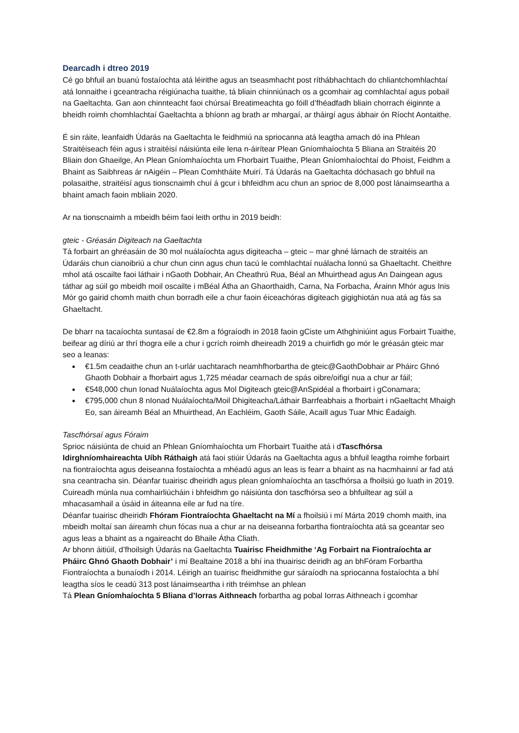Dearcadh i dtreo 2019
Cé go bhfuil an buanú fostaíochta atá léirithe agus an tseasmhacht post ríthábhachtach do chliantchomhlachtaí atá lonnaithe i gceantracha réigiúnacha tuaithe, tá bliain chinniúnach os a gcomhair ag comhlachtaí agus pobail na Gaeltachta. Gan aon chinnteacht faoi chúrsaí Breatimeachta go fóill d’fhéadfadh bliain chorrach éiginnte a bheidh roimh chomhlachtaí Gaeltachta a bhíonn ag brath ar mhargaí, ar tháirgí agus ábhair ón Ríocht Aontaithe.
É sin ráite, leanfaidh Údarás na Gaeltachta le feidhmiú na spriocanna atá leagtha amach dó ina Phlean Straitéiseach féin agus i straitéisí náisiúnta eile lena n-áirítear Plean Gníomhaíochta 5 Bliana an Straitéis 20 Bliain don Ghaeilge, An Plean Gníomhaíochta um Fhorbairt Tuaithe, Plean Gníomhaíochtaí do Phoist, Feidhm a Bhaint as Saibhreas ár nAigéin – Plean Comhtháite Muirí. Tá Údarás na Gaeltachta dóchasach go bhfuil na polasaithe, straitéisí agus tionscnaimh chuí á gcur i bhfeidhm acu chun an sprioc de 8,000 post lánaimseartha a bhaint amach faoin mbliain 2020.
Ar na tionscnaimh a mbeidh béim faoi leith orthu in 2019 beidh:
gteic - Gréasán Digiteach na Gaeltachta
Tá forbairt an ghréasáin de 30 mol nuálaíochta agus digiteacha – gteic – mar ghné lárnach de straitéis an Údaráis chun cianoibriú a chur chun cinn agus chun tacú le comhlachtaí nuálacha lonnú sa Ghaeltacht. Cheithre mhol atá oscailte faoi láthair i nGaoth Dobhair, An Cheathrú Rua, Béal an Mhuirthead agus An Daingean agus táthar ag súil go mbeidh moil oscailte i mBéal Átha an Ghaorthaidh, Carna, Na Forbacha, Árainn Mhór agus Inis Mór go gairid chomh maith chun borradh eile a chur faoin éiceachóras digiteach gigighiotán nua atá ag fás sa Ghaeltacht.
De bharr na tacaíochta suntasaí de €2.8m a fógraíodh in 2018 faoin gCiste um Athghiniúint agus Forbairt Tuaithe, beifear ag díriú ar thrí thogra eile a chur i gcrích roimh dheireadh 2019 a chuirfidh go mór le gréasán gteic mar seo a leanas:
€1.5m ceadaithe chun an t-urlár uachtarach neamhfhorbartha de gteic@GaothDobhair ar Pháirc Ghnó Ghaoth Dobhair a fhorbairt agus 1,725 méadar cearnach de spás oibre/oifigí nua a chur ar fáil;
€548,000 chun Ionad Nuálaíochta agus Mol Digiteach gteic@AnSpidéal a fhorbairt i gConamara;
€795,000 chun 8 nIonad Nuálaíochta/Moil Dhigiteacha/Láthair Barrfeabhais a fhorbairt i nGaeltacht Mhaigh Eo, san áireamh Béal an Mhuirthead, An Eachléim, Gaoth Sáile, Acaill agus Tuar Mhic Éadaigh.
Tascfhórsaí agus Fóraim
Sprioc náisiúnta de chuid an Phlean Gníomhaíochta um Fhorbairt Tuaithe atá i dTascfhórsa Idirghníomhaireachta Uíbh Ráthaigh atá faoi stiúir Údarás na Gaeltachta agus a bhfuil leagtha roimhe forbairt na fiontraíochta agus deiseanna fostaíochta a mhéadú agus an leas is fearr a bhaint as na hacmhainní ar fad atá sna ceantracha sin. Déanfar tuairisc dheiridh agus plean gníomhaíochta an tascfhórsa a fhoilsiú go luath in 2019. Cuireadh múnla nua comhairliúcháin i bhfeidhm go náisiúnta don tascfhórsa seo a bhfuiltear ag súil a mhacasamhail a úsáid in áiteanna eile ar fud na tíre.
Déanfar tuairisc dheiridh Fhóram Fiontraíochta Ghaeltacht na Mí a fhoilsiú i mí Márta 2019 chomh maith, ina mbeidh moltaí san áireamh chun fócas nua a chur ar na deiseanna forbartha fiontraíochta atá sa gceantar seo agus leas a bhaint as a ngaireacht do Bhaile Átha Cliath.
Ar bhonn áitiúil, d’fhoilsigh Údarás na Gaeltachta Tuairisc Fheidhmithe ‘Ag Forbairt na Fiontraíochta ar Pháirc Ghnó Ghaoth Dobhair’ i mí Bealtaine 2018 a bhí ina thuairisc deiridh ag an bhFóram Forbartha Fiontraíochta a bunaíodh i 2014. Léirigh an tuairisc fheidhmithe gur sáraíodh na spriocanna fostaíochta a bhí leagtha síos le ceadú 313 post lánaimseartha i rith tréimhse an phlean
Tá Plean Gníomhaíochta 5 Bliana d’Iorras Aithneach forbartha ag pobal Iorras Aithneach i gcomhar